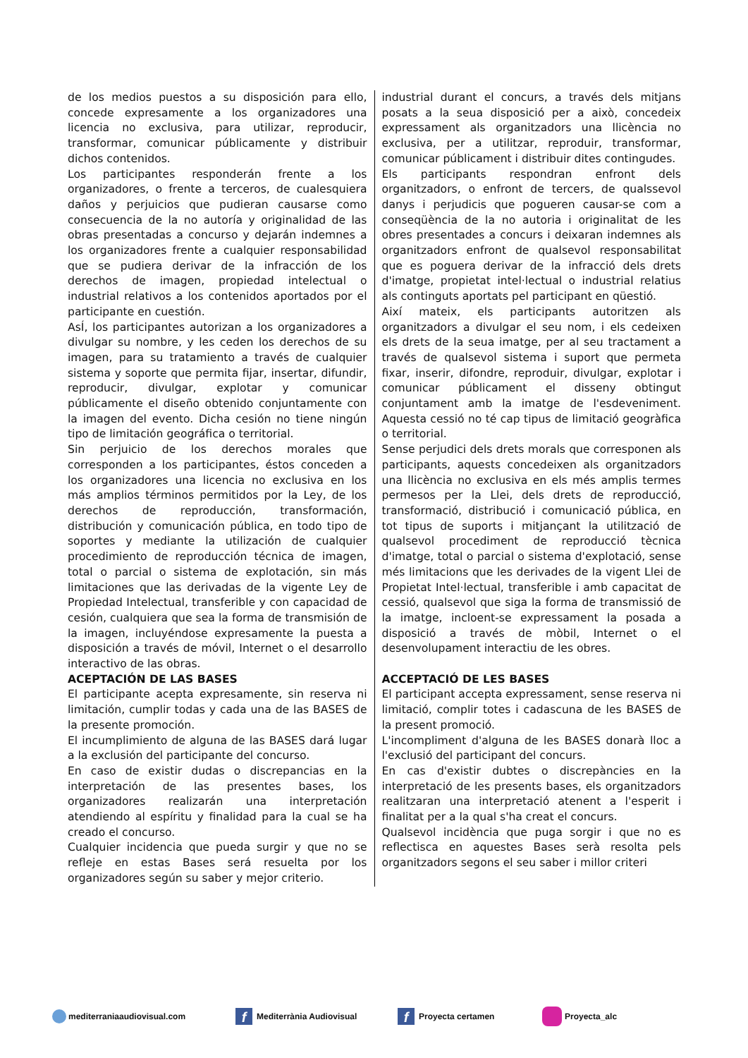de los medios puestos a su disposición para ello, concede expresamente a los organizadores una licencia no exclusiva, para utilizar, reproducir, transformar, comunicar públicamente y distribuir dichos contenidos.
Los participantes responderán frente a los organizadores, o frente a terceros, de cualesquiera daños y perjuicios que pudieran causarse como consecuencia de la no autoría y originalidad de las obras presentadas a concurso y dejarán indemnes a los organizadores frente a cualquier responsabilidad que se pudiera derivar de la infracción de los derechos de imagen, propiedad intelectual o industrial relativos a los contenidos aportados por el participante en cuestión.
AsÍ, los participantes autorizan a los organizadores a divulgar su nombre, y les ceden los derechos de su imagen, para su tratamiento a través de cualquier sistema y soporte que permita fijar, insertar, difundir, reproducir, divulgar, explotar y comunicar públicamente el diseño obtenido conjuntamente con la imagen del evento. Dicha cesión no tiene ningún tipo de limitación geográfica o territorial.
Sin perjuicio de los derechos morales que corresponden a los participantes, éstos conceden a los organizadores una licencia no exclusiva en los más amplios términos permitidos por la Ley, de los derechos de reproducción, transformación, distribución y comunicación pública, en todo tipo de soportes y mediante la utilización de cualquier procedimiento de reproducción técnica de imagen, total o parcial o sistema de explotación, sin más limitaciones que las derivadas de la vigente Ley de Propiedad Intelectual, transferible y con capacidad de cesión, cualquiera que sea la forma de transmisión de la imagen, incluyéndose expresamente la puesta a disposición a través de móvil, Internet o el desarrollo interactivo de las obras.
ACEPTACIÓN DE LAS BASES
El participante acepta expresamente, sin reserva ni limitación, cumplir todas y cada una de las BASES de la presente promoción.
El incumplimiento de alguna de las BASES dará lugar a la exclusión del participante del concurso.
En caso de existir dudas o discrepancias en la interpretación de las presentes bases, los organizadores realizarán una interpretación atendiendo al espíritu y finalidad para la cual se ha creado el concurso.
Cualquier incidencia que pueda surgir y que no se refleje en estas Bases será resuelta por los organizadores según su saber y mejor criterio.
industrial durant el concurs, a través dels mitjans posats a la seua disposició per a això, concedeix expressament als organitzadors una llicència no exclusiva, per a utilitzar, reproduir, transformar, comunicar públicament i distribuir dites contingudes.
Els participants respondran enfront dels organitzadors, o enfront de tercers, de qualssevol danys i perjudicis que pogueren causar-se com a conseqüència de la no autoria i originalitat de les obres presentades a concurs i deixaran indemnes als organitzadors enfront de qualsevol responsabilitat que es poguera derivar de la infracció dels drets d'imatge, propietat intel·lectual o industrial relatius als continguts aportats pel participant en qüestió.
Així mateix, els participants autoritzen als organitzadors a divulgar el seu nom, i els cedeixen els drets de la seua imatge, per al seu tractament a través de qualsevol sistema i suport que permeta fixar, inserir, difondre, reproduir, divulgar, explotar i comunicar públicament el disseny obtingut conjuntament amb la imatge de l'esdeveniment. Aquesta cessió no té cap tipus de limitació geogràfica o territorial.
Sense perjudici dels drets morals que corresponen als participants, aquests concedeixen als organitzadors una llicència no exclusiva en els més amplis termes permesos per la Llei, dels drets de reproducció, transformació, distribució i comunicació pública, en tot tipus de suports i mitjançant la utilització de qualsevol procediment de reproducció tècnica d'imatge, total o parcial o sistema d'explotació, sense més limitacions que les derivades de la vigent Llei de Propietat Intel·lectual, transferible i amb capacitat de cessió, qualsevol que siga la forma de transmissió de la imatge, incloent-se expressament la posada a disposició a través de mòbil, Internet o el desenvolupament interactiu de les obres.
ACCEPTACIÓ DE LES BASES
El participant accepta expressament, sense reserva ni limitació, complir totes i cadascuna de les BASES de la present promoció.
L'incompliment d'alguna de les BASES donarà lloc a l'exclusió del participant del concurs.
En cas d'existir dubtes o discrepàncies en la interpretació de les presents bases, els organitzadors realitzaran una interpretació atenent a l'esperit i finalitat per a la qual s'ha creat el concurs.
Qualsevol incidència que puga sorgir i que no es reflectisca en aquestes Bases serà resolta pels organitzadors segons el seu saber i millor criteri
mediterraniaaudiovisual.com f Mediterrània Audiovisual f Proyecta certamen Proyecta_alc